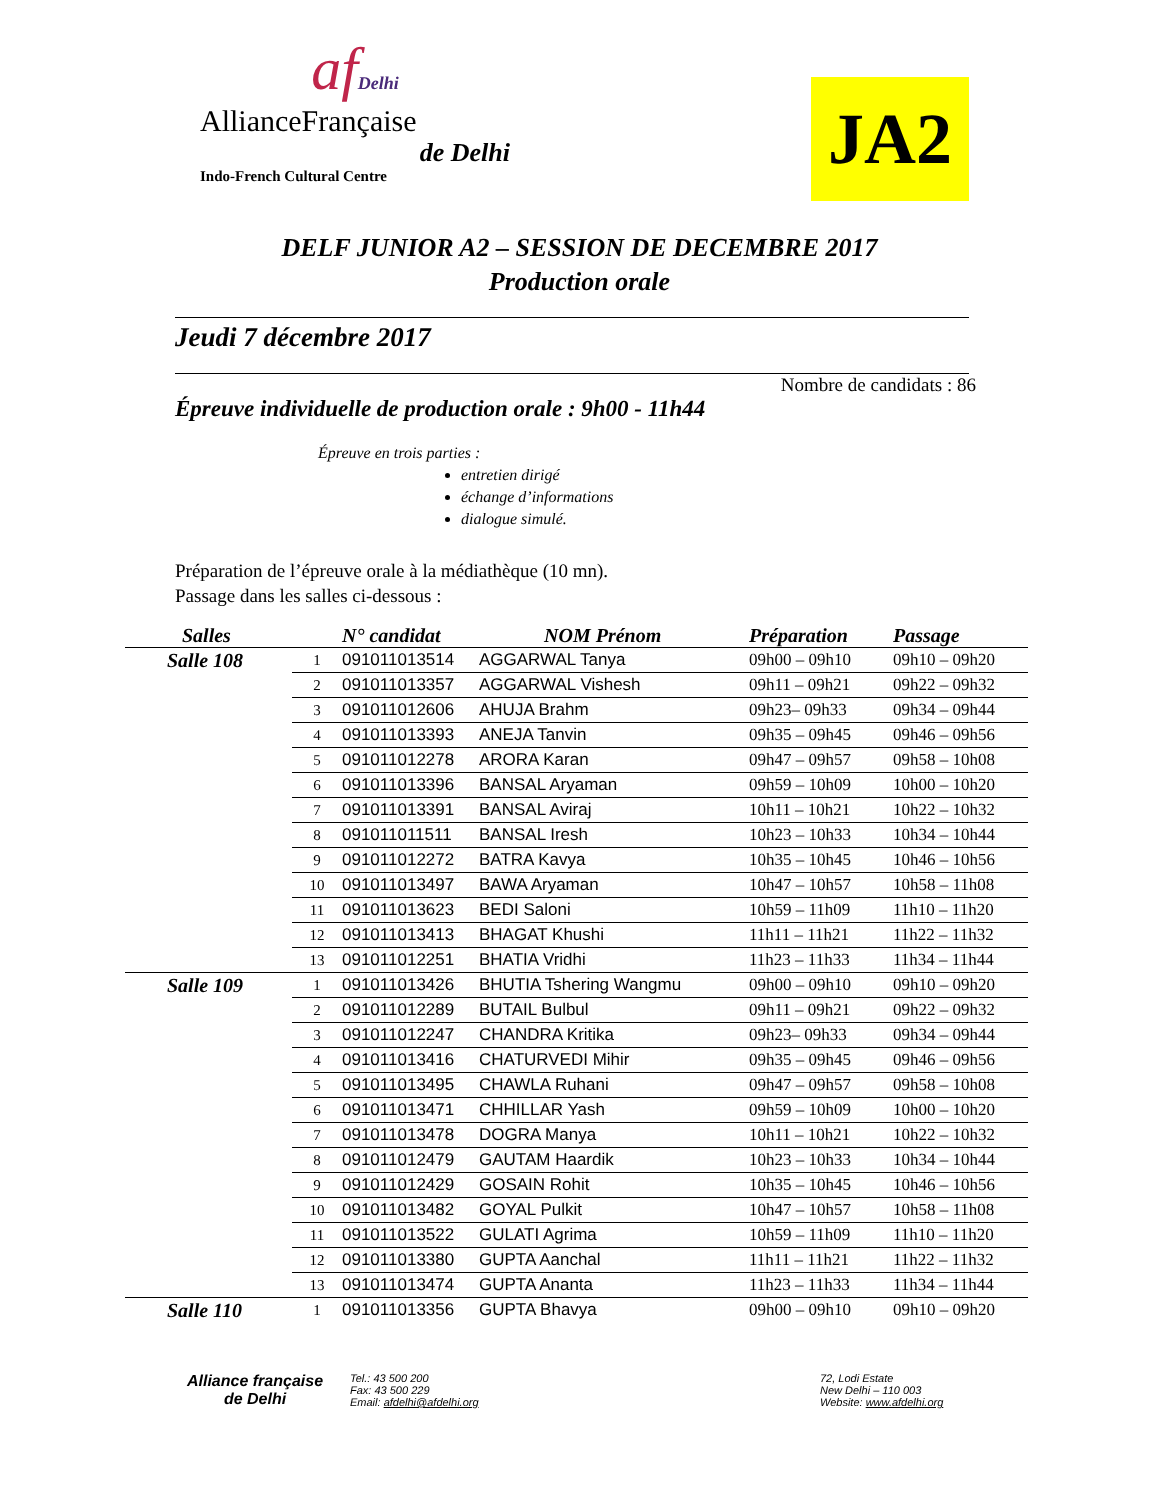afDelhi
AllianceFrançaise
de Delhi
Indo-French Cultural Centre
JA2
DELF JUNIOR A2 – SESSION DE DECEMBRE 2017
Production orale
Jeudi 7 décembre 2017
Nombre de candidats : 86
Épreuve individuelle de production orale : 9h00 - 11h44
Épreuve en trois parties :
entretien dirigé
échange d’informations
dialogue simulé.
Préparation de l’épreuve orale à la médiathèque (10 mn).
Passage dans les salles ci-dessous :
| Salles | | N° candidat | NOM Prénom | Préparation | Passage |
| --- | --- | --- | --- | --- | --- |
| Salle 108 | 1 | 091011013514 | AGGARWAL Tanya | 09h00 – 09h10 | 09h10 – 09h20 |
| | 2 | 091011013357 | AGGARWAL Vishesh | 09h11 – 09h21 | 09h22 – 09h32 |
| | 3 | 091011012606 | AHUJA Brahm | 09h23– 09h33 | 09h34 – 09h44 |
| | 4 | 091011013393 | ANEJA Tanvin | 09h35 – 09h45 | 09h46 – 09h56 |
| | 5 | 091011012278 | ARORA Karan | 09h47 – 09h57 | 09h58 – 10h08 |
| | 6 | 091011013396 | BANSAL Aryaman | 09h59 – 10h09 | 10h00 – 10h20 |
| | 7 | 091011013391 | BANSAL Aviraj | 10h11 – 10h21 | 10h22 – 10h32 |
| | 8 | 091011011511 | BANSAL Iresh | 10h23 – 10h33 | 10h34 – 10h44 |
| | 9 | 091011012272 | BATRA Kavya | 10h35 – 10h45 | 10h46 – 10h56 |
| | 10 | 091011013497 | BAWA Aryaman | 10h47 – 10h57 | 10h58 – 11h08 |
| | 11 | 091011013623 | BEDI Saloni | 10h59 – 11h09 | 11h10 – 11h20 |
| | 12 | 091011013413 | BHAGAT Khushi | 11h11 – 11h21 | 11h22 – 11h32 |
| | 13 | 091011012251 | BHATIA Vridhi | 11h23 – 11h33 | 11h34 – 11h44 |
| Salle 109 | 1 | 091011013426 | BHUTIA Tshering Wangmu | 09h00 – 09h10 | 09h10 – 09h20 |
| | 2 | 091011012289 | BUTAIL Bulbul | 09h11 – 09h21 | 09h22 – 09h32 |
| | 3 | 091011012247 | CHANDRA Kritika | 09h23– 09h33 | 09h34 – 09h44 |
| | 4 | 091011013416 | CHATURVEDI Mihir | 09h35 – 09h45 | 09h46 – 09h56 |
| | 5 | 091011013495 | CHAWLA Ruhani | 09h47 – 09h57 | 09h58 – 10h08 |
| | 6 | 091011013471 | CHHILLAR Yash | 09h59 – 10h09 | 10h00 – 10h20 |
| | 7 | 091011013478 | DOGRA Manya | 10h11 – 10h21 | 10h22 – 10h32 |
| | 8 | 091011012479 | GAUTAM Haardik | 10h23 – 10h33 | 10h34 – 10h44 |
| | 9 | 091011012429 | GOSAIN Rohit | 10h35 – 10h45 | 10h46 – 10h56 |
| | 10 | 091011013482 | GOYAL Pulkit | 10h47 – 10h57 | 10h58 – 11h08 |
| | 11 | 091011013522 | GULATI Agrima | 10h59 – 11h09 | 11h10 – 11h20 |
| | 12 | 091011013380 | GUPTA Aanchal | 11h11 – 11h21 | 11h22 – 11h32 |
| | 13 | 091011013474 | GUPTA Ananta | 11h23 – 11h33 | 11h34 – 11h44 |
| Salle 110 | 1 | 091011013356 | GUPTA Bhavya | 09h00 – 09h10 | 09h10 – 09h20 |
Alliance française
de Delhi
Tel.: 43 500 200
Fax: 43 500 229
Email: afdelhi@afdelhi.org
72, Lodi Estate
New Delhi – 110 003
Website: www.afdelhi.org